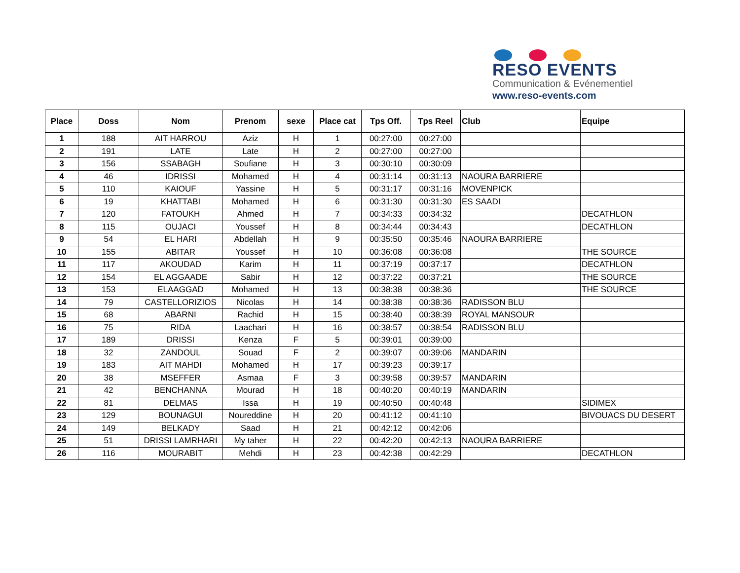RESO EVENTS
Communication & Evénementiel
www.reso-events.com
| Place | Doss | Nom | Prenom | sexe | Place cat | Tps Off. | Tps Reel | Club | Equipe |
| --- | --- | --- | --- | --- | --- | --- | --- | --- | --- |
| 1 | 188 | AIT HARROU | Aziz | H | 1 | 00:27:00 | 00:27:00 | | |
| 2 | 191 | LATE | Late | H | 2 | 00:27:00 | 00:27:00 | | |
| 3 | 156 | SSABAGH | Soufiane | H | 3 | 00:30:10 | 00:30:09 | | |
| 4 | 46 | IDRISSI | Mohamed | H | 4 | 00:31:14 | 00:31:13 | NAOURA BARRIERE | |
| 5 | 110 | KAIOUF | Yassine | H | 5 | 00:31:17 | 00:31:16 | MOVENPICK | |
| 6 | 19 | KHATTABI | Mohamed | H | 6 | 00:31:30 | 00:31:30 | ES SAADI | |
| 7 | 120 | FATOUKH | Ahmed | H | 7 | 00:34:33 | 00:34:32 | | DECATHLON |
| 8 | 115 | OUJACI | Youssef | H | 8 | 00:34:44 | 00:34:43 | | DECATHLON |
| 9 | 54 | EL HARI | Abdellah | H | 9 | 00:35:50 | 00:35:46 | NAOURA BARRIERE | |
| 10 | 155 | ABITAR | Youssef | H | 10 | 00:36:08 | 00:36:08 | | THE SOURCE |
| 11 | 117 | AKOUDAD | Karim | H | 11 | 00:37:19 | 00:37:17 | | DECATHLON |
| 12 | 154 | EL AGGAADE | Sabir | H | 12 | 00:37:22 | 00:37:21 | | THE SOURCE |
| 13 | 153 | ELAAGGAD | Mohamed | H | 13 | 00:38:38 | 00:38:36 | | THE SOURCE |
| 14 | 79 | CASTELLORIZIOS | Nicolas | H | 14 | 00:38:38 | 00:38:36 | RADISSON BLU | |
| 15 | 68 | ABARNI | Rachid | H | 15 | 00:38:40 | 00:38:39 | ROYAL MANSOUR | |
| 16 | 75 | RIDA | Laachari | H | 16 | 00:38:57 | 00:38:54 | RADISSON BLU | |
| 17 | 189 | DRISSI | Kenza | F | 5 | 00:39:01 | 00:39:00 | | |
| 18 | 32 | ZANDOUL | Souad | F | 2 | 00:39:07 | 00:39:06 | MANDARIN | |
| 19 | 183 | AIT MAHDI | Mohamed | H | 17 | 00:39:23 | 00:39:17 | | |
| 20 | 38 | MSEFFER | Asmaa | F | 3 | 00:39:58 | 00:39:57 | MANDARIN | |
| 21 | 42 | BENCHANNA | Mourad | H | 18 | 00:40:20 | 00:40:19 | MANDARIN | |
| 22 | 81 | DELMAS | Issa | H | 19 | 00:40:50 | 00:40:48 | | SIDIMEX |
| 23 | 129 | BOUNAGUI | Noureddine | H | 20 | 00:41:12 | 00:41:10 | | BIVOUACS DU DESERT |
| 24 | 149 | BELKADY | Saad | H | 21 | 00:42:12 | 00:42:06 | | |
| 25 | 51 | DRISSI LAMRHARI | My taher | H | 22 | 00:42:20 | 00:42:13 | NAOURA BARRIERE | |
| 26 | 116 | MOURABIT | Mehdi | H | 23 | 00:42:38 | 00:42:29 | | DECATHLON |